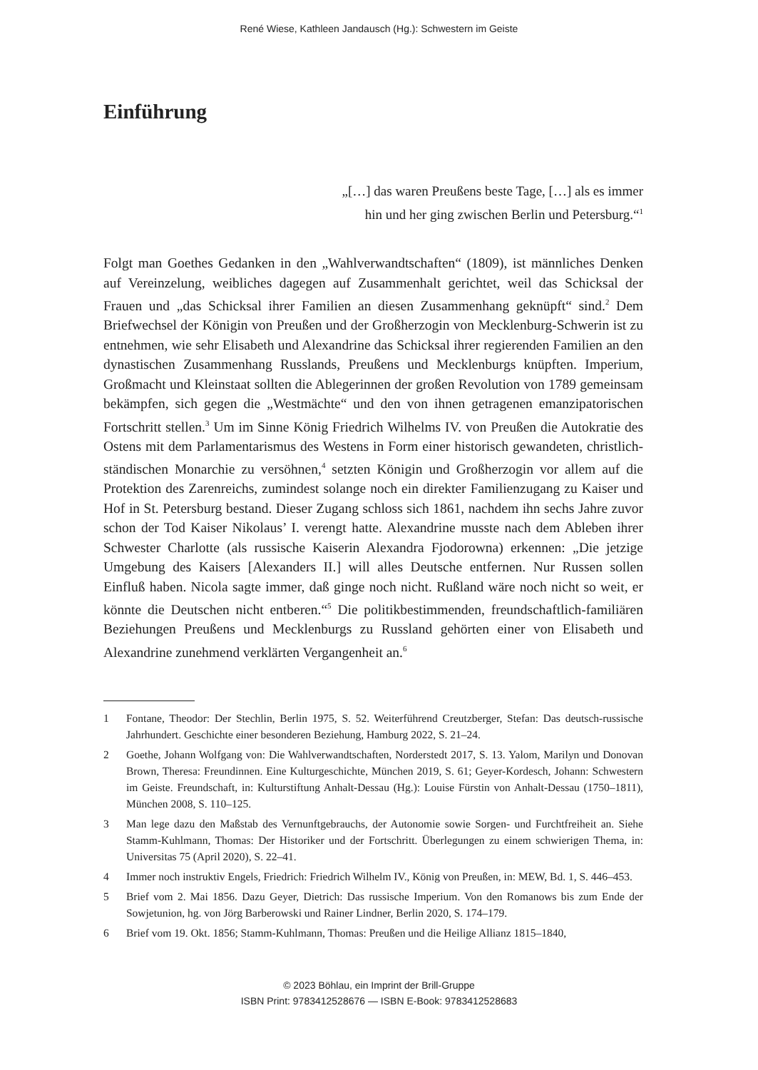René Wiese, Kathleen Jandausch (Hg.): Schwestern im Geiste
Einführung
„[…] das waren Preußens beste Tage, […] als es immer
hin und her ging zwischen Berlin und Petersburg.“<sup>1</sup>
Folgt man Goethes Gedanken in den „Wahlverwandtschaften“ (1809), ist männliches Denken auf Vereinzelung, weibliches dagegen auf Zusammenhalt gerichtet, weil das Schicksal der Frauen und „das Schicksal ihrer Familien an diesen Zusammenhang geknüpft“ sind.<sup>2</sup> Dem Briefwechsel der Königin von Preußen und der Großherzogin von Mecklenburg-Schwerin ist zu entnehmen, wie sehr Elisabeth und Alexandrine das Schicksal ihrer regierenden Familien an den dynastischen Zusammenhang Russlands, Preußens und Mecklenburgs knüpften. Imperium, Großmacht und Kleinstaat sollten die Ablegerinnen der großen Revolution von 1789 gemeinsam bekämpfen, sich gegen die „Westmächte“ und den von ihnen getragenen emanzipatorischen Fortschritt stellen.<sup>3</sup> Um im Sinne König Friedrich Wilhelms IV. von Preußen die Autokratie des Ostens mit dem Parlamentarismus des Westens in Form einer historisch gewandeten, christlich-ständischen Monarchie zu versöhnen,<sup>4</sup> setzten Königin und Großherzogin vor allem auf die Protektion des Zarenreichs, zumindest solange noch ein direkter Familienzugang zu Kaiser und Hof in St. Petersburg bestand. Dieser Zugang schloss sich 1861, nachdem ihn sechs Jahre zuvor schon der Tod Kaiser Nikolaus’ I. verengt hatte. Alexandrine musste nach dem Ableben ihrer Schwester Charlotte (als russische Kaiserin Alexandra Fjodorowna) erkennen: „Die jetzige Umgebung des Kaisers [Alexanders II.] will alles Deutsche entfernen. Nur Russen sollen Einfluß haben. Nicola sagte immer, daß ginge noch nicht. Rußland wäre noch nicht so weit, er könnte die Deutschen nicht entberen.“<sup>5</sup> Die politikbestimmenden, freundschaftlich-familiären Beziehungen Preußens und Mecklenburgs zu Russland gehörten einer von Elisabeth und Alexandrine zunehmend verklärten Vergangenheit an.<sup>6</sup>
1 Fontane, Theodor: Der Stechlin, Berlin 1975, S. 52. Weiterführend Creutzberger, Stefan: Das deutsch-russische Jahrhundert. Geschichte einer besonderen Beziehung, Hamburg 2022, S. 21–24.
2 Goethe, Johann Wolfgang von: Die Wahlverwandtschaften, Norderstedt 2017, S. 13. Yalom, Marilyn und Donovan Brown, Theresa: Freundinnen. Eine Kulturgeschichte, München 2019, S. 61; Geyer-Kordesch, Johann: Schwestern im Geiste. Freundschaft, in: Kulturstiftung Anhalt-Dessau (Hg.): Louise Fürstin von Anhalt-Dessau (1750–1811), München 2008, S. 110–125.
3 Man lege dazu den Maßstab des Vernunftgebrauchs, der Autonomie sowie Sorgen- und Furchtfreiheit an. Siehe Stamm-Kuhlmann, Thomas: Der Historiker und der Fortschritt. Überlegungen zu einem schwierigen Thema, in: Universitas 75 (April 2020), S. 22–41.
4 Immer noch instruktiv Engels, Friedrich: Friedrich Wilhelm IV., König von Preußen, in: MEW, Bd. 1, S. 446–453.
5 Brief vom 2. Mai 1856. Dazu Geyer, Dietrich: Das russische Imperium. Von den Romanows bis zum Ende der Sowjetunion, hg. von Jörg Barberowski und Rainer Lindner, Berlin 2020, S. 174–179.
6 Brief vom 19. Okt. 1856; Stamm-Kuhlmann, Thomas: Preußen und die Heilige Allianz 1815–1840,
© 2023 Böhlau, ein Imprint der Brill-Gruppe
ISBN Print: 9783412528676 — ISBN E-Book: 9783412528683